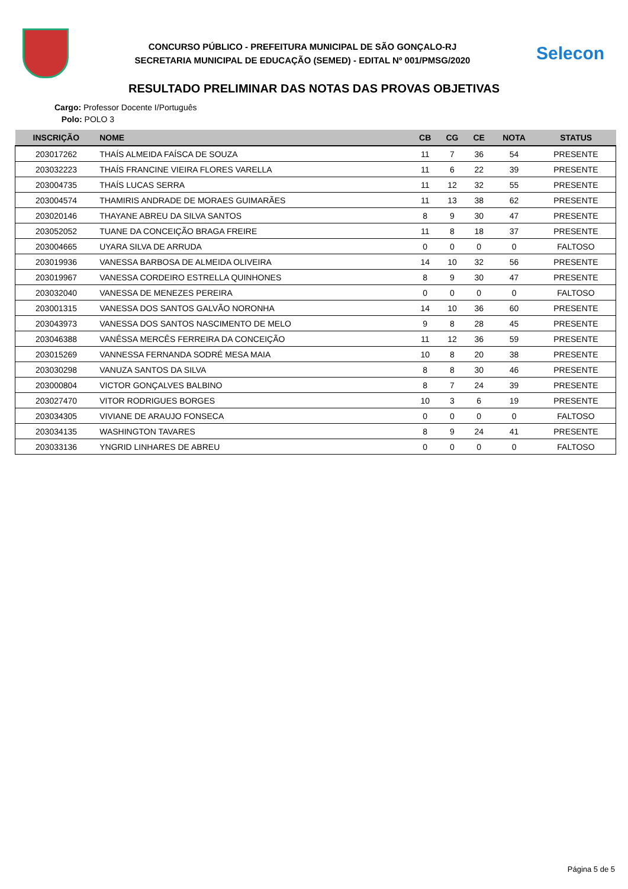CONCURSO PÚBLICO - PREFEITURA MUNICIPAL DE SÃO GONÇALO-RJ
SECRETARIA MUNICIPAL DE EDUCAÇÃO (SEMED) - EDITAL Nº 001/PMSG/2020
Selecon
RESULTADO PRELIMINAR DAS NOTAS DAS PROVAS OBJETIVAS
Cargo: Professor Docente I/Português
Polo: POLO 3
| INSCRIÇÃO | NOME | CB | CG | CE | NOTA | STATUS |
| --- | --- | --- | --- | --- | --- | --- |
| 203017262 | THAÍS ALMEIDA FAÍSCA DE SOUZA | 11 | 7 | 36 | 54 | PRESENTE |
| 203032223 | THAÍS FRANCINE VIEIRA FLORES VARELLA | 11 | 6 | 22 | 39 | PRESENTE |
| 203004735 | THAÍS LUCAS SERRA | 11 | 12 | 32 | 55 | PRESENTE |
| 203004574 | THAMIRIS ANDRADE DE MORAES GUIMARÃES | 11 | 13 | 38 | 62 | PRESENTE |
| 203020146 | THAYANE ABREU DA SILVA SANTOS | 8 | 9 | 30 | 47 | PRESENTE |
| 203052052 | TUANE DA CONCEIÇÃO BRAGA FREIRE | 11 | 8 | 18 | 37 | PRESENTE |
| 203004665 | UYARA SILVA DE ARRUDA | 0 | 0 | 0 | 0 | FALTOSO |
| 203019936 | VANESSA BARBOSA DE ALMEIDA OLIVEIRA | 14 | 10 | 32 | 56 | PRESENTE |
| 203019967 | VANESSA CORDEIRO ESTRELLA QUINHONES | 8 | 9 | 30 | 47 | PRESENTE |
| 203032040 | VANESSA DE MENEZES PEREIRA | 0 | 0 | 0 | 0 | FALTOSO |
| 203001315 | VANESSA DOS SANTOS GALVÃO NORONHA | 14 | 10 | 36 | 60 | PRESENTE |
| 203043973 | VANESSA DOS SANTOS NASCIMENTO DE MELO | 9 | 8 | 28 | 45 | PRESENTE |
| 203046388 | VANÊSSA MERCÊS FERREIRA DA CONCEIÇÃO | 11 | 12 | 36 | 59 | PRESENTE |
| 203015269 | VANNESSA FERNANDA SODRÉ MESA MAIA | 10 | 8 | 20 | 38 | PRESENTE |
| 203030298 | VANUZA SANTOS DA SILVA | 8 | 8 | 30 | 46 | PRESENTE |
| 203000804 | VICTOR GONÇALVES BALBINO | 8 | 7 | 24 | 39 | PRESENTE |
| 203027470 | VITOR RODRIGUES BORGES | 10 | 3 | 6 | 19 | PRESENTE |
| 203034305 | VIVIANE DE ARAUJO FONSECA | 0 | 0 | 0 | 0 | FALTOSO |
| 203034135 | WASHINGTON TAVARES | 8 | 9 | 24 | 41 | PRESENTE |
| 203033136 | YNGRID LINHARES DE ABREU | 0 | 0 | 0 | 0 | FALTOSO |
Página 5 de 5